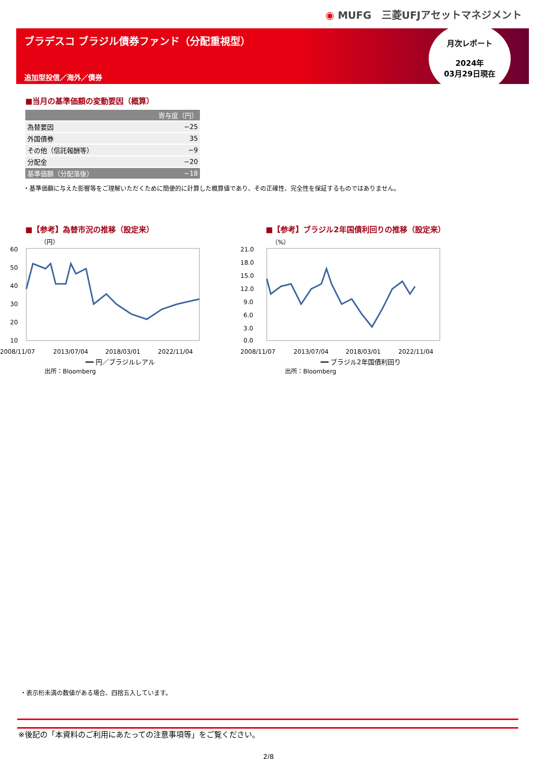◉ MUFG　三菱UFJアセットマネジメント
ブラデスコ ブラジル債券ファンド（分配重視型）
追加型投信／海外／債券
月次レポート
2024年
03月29日現在
■当月の基準価額の変動要因（概算）
| 寄与度（円） | |
| --- | --- |
| 為替要因 | −25 |
| 外国債券 | 35 |
| その他（信託報酬等） | −9 |
| 分配金 | −20 |
| 基準価額（分配落後） | −18 |
・基準価額に与えた影響等をご理解いただくために簡便的に計算した概算値であり、その正確性、完全性を保証するものではありません。
■【参考】為替市況の推移（設定来）
（円）
60
50
40
30
20
10
2008/11/07
2013/07/04
2018/03/01
2022/11/04
━━ 円／ブラジルレアル
出所：Bloomberg
■【参考】ブラジル2年国債利回りの推移（設定来）
（%）
21.0
18.0
15.0
12.0
9.0
6.0
3.0
0.0
2008/11/07
2013/07/04
2018/03/01
2022/11/04
━━ ブラジル2年国債利回り
出所：Bloomberg
・表示桁未満の数値がある場合、四捨五入しています。
※後記の「本資料のご利用にあたっての注意事項等」をご覧ください。
2/8